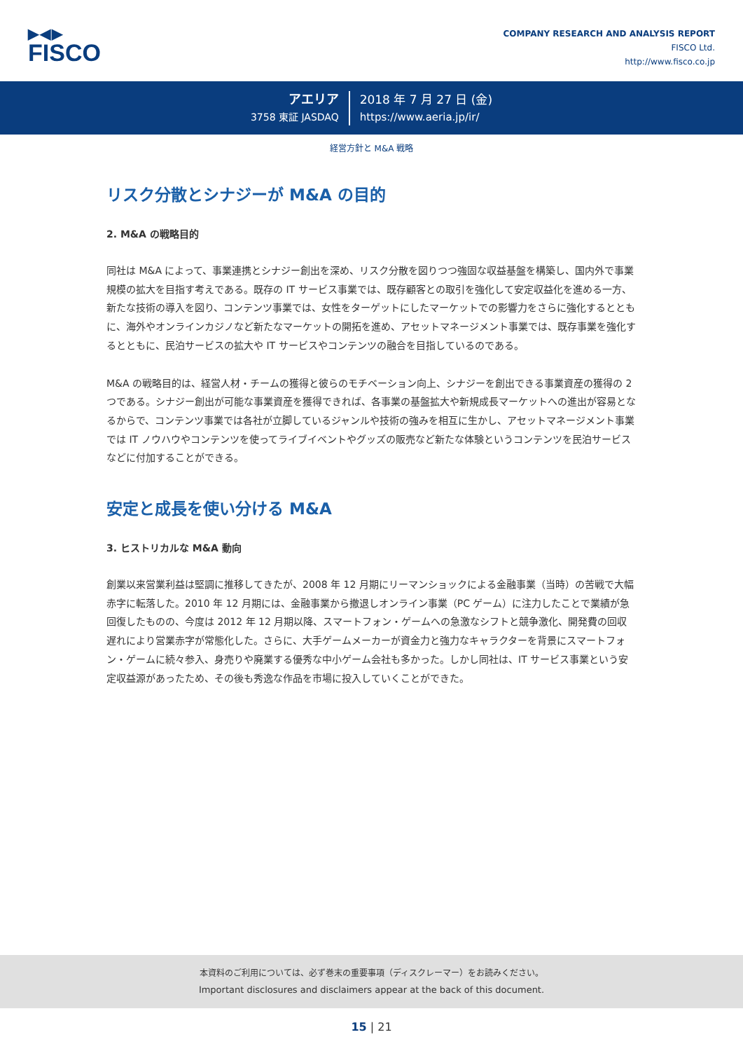▶◀▶
FISCO
COMPANY RESEARCH AND ANALYSIS REPORT
FISCO Ltd.
http://www.fisco.co.jp
アエリア
3758 東証 JASDAQ
2018 年 7 月 27 日 (金)
https://www.aeria.jp/ir/
経営方針と M&A 戦略
リスク分散とシナジーが M&A の目的
2. M&A の戦略目的
同社は M&A によって、事業連携とシナジー創出を深め、リスク分散を図りつつ強固な収益基盤を構築し、国内外で事業規模の拡大を目指す考えである。既存の IT サービス事業では、既存顧客との取引を強化して安定収益化を進める一方、新たな技術の導入を図り、コンテンツ事業では、女性をターゲットにしたマーケットでの影響力をさらに強化するとともに、海外やオンラインカジノなど新たなマーケットの開拓を進め、アセットマネージメント事業では、既存事業を強化するとともに、民泊サービスの拡大や IT サービスやコンテンツの融合を目指しているのである。
M&A の戦略目的は、経営人材・チームの獲得と彼らのモチベーション向上、シナジーを創出できる事業資産の獲得の 2 つである。シナジー創出が可能な事業資産を獲得できれば、各事業の基盤拡大や新規成長マーケットへの進出が容易となるからで、コンテンツ事業では各社が立脚しているジャンルや技術の強みを相互に生かし、アセットマネージメント事業では IT ノウハウやコンテンツを使ってライブイベントやグッズの販売など新たな体験というコンテンツを民泊サービスなどに付加することができる。
安定と成長を使い分ける M&A
3. ヒストリカルな M&A 動向
創業以来営業利益は堅調に推移してきたが、2008 年 12 月期にリーマンショックによる金融事業（当時）の苦戦で大幅赤字に転落した。2010 年 12 月期には、金融事業から撤退しオンライン事業（PC ゲーム）に注力したことで業績が急回復したものの、今度は 2012 年 12 月期以降、スマートフォン・ゲームへの急激なシフトと競争激化、開発費の回収遅れにより営業赤字が常態化した。さらに、大手ゲームメーカーが資金力と強力なキャラクターを背景にスマートフォン・ゲームに続々参入、身売りや廃業する優秀な中小ゲーム会社も多かった。しかし同社は、IT サービス事業という安定収益源があったため、その後も秀逸な作品を市場に投入していくことができた。
本資料のご利用については、必ず巻末の重要事項（ディスクレーマー）をお読みください。
Important disclosures and disclaimers appear at the back of this document.
15 | 21